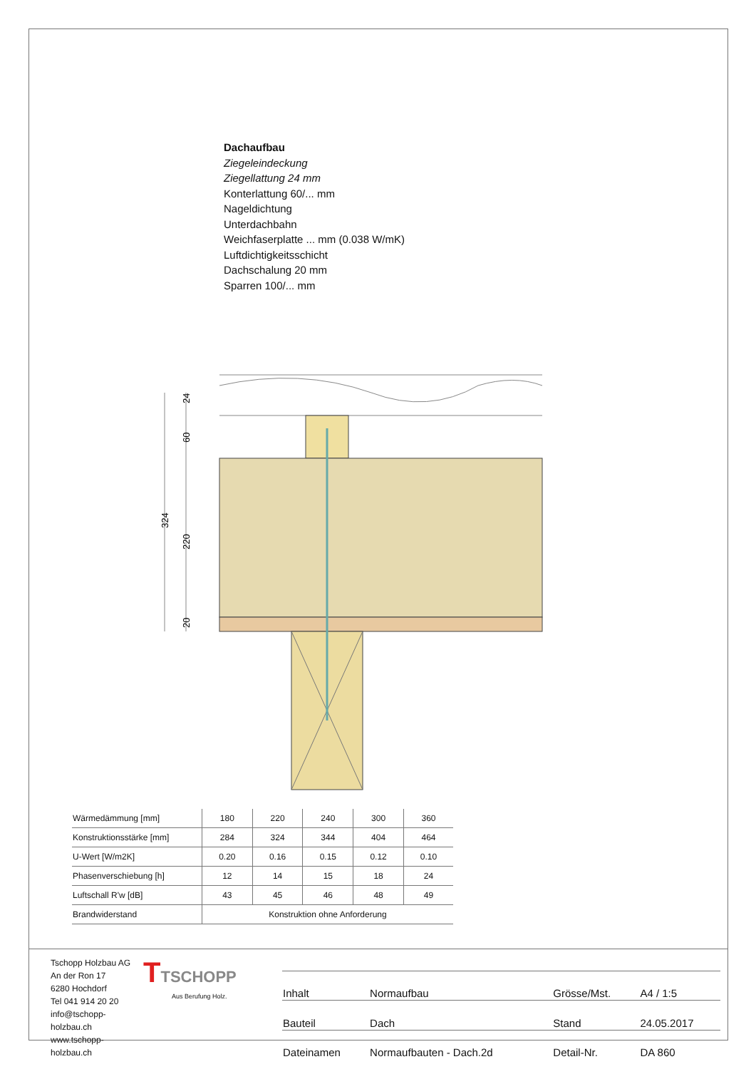Dachaufbau
Ziegeleindeckung
Ziegellattung 24 mm
Konterlattung 60/... mm
Nageldichtung
Unterdachbahn
Weichfaserplatte ... mm (0.038 W/mK)
Luftdichtigkeitsschicht
Dachschalung 20 mm
Sparren 100/... mm
24
60
220
20
324
| Wärmedämmung [mm] | 180 | 220 | 240 | 300 | 360 |
| Konstruktionsstärke [mm] | 284 | 324 | 344 | 404 | 464 |
| U-Wert [W/m2K] | 0.20 | 0.16 | 0.15 | 0.12 | 0.10 |
| Phasenverschiebung [h] | 12 | 14 | 15 | 18 | 24 |
| Luftschall R'w [dB] | 43 | 45 | 46 | 48 | 49 |
| Brandwiderstand | Konstruktion ohne Anforderung | | | | |
Tschopp Holzbau AG
An der Ron 17
6280 Hochdorf
Tel 041 914 20 20
info@tschopp-holzbau.ch
www.tschopp-holzbau.ch
TTSCHOPP
Aus Berufung Holz.
| Inhalt | Normaufbau | Grösse/Mst. | A4 / 1:5 |
| Bauteil | Dach | Stand | 24.05.2017 |
| Dateinamen | Normaufbauten - Dach.2d | Detail-Nr. | DA 860 |